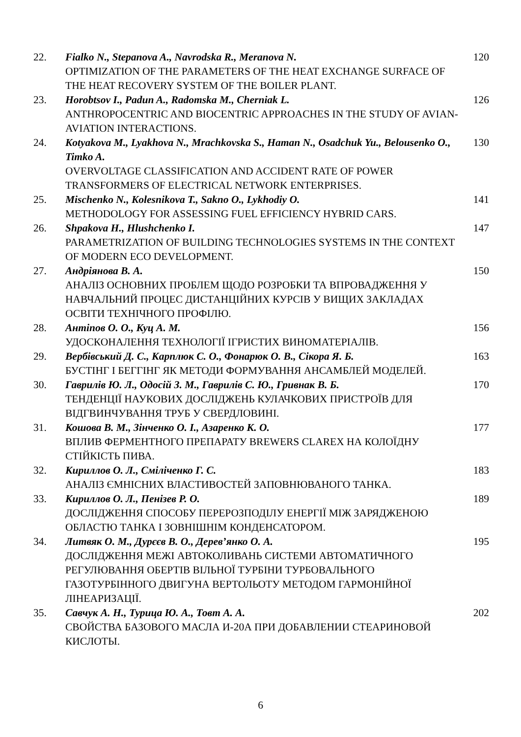| 22. | Fialko N., Stepanova A., Navrodska R., Meranova N. OPTIMIZATION OF THE PARAMETERS OF THE HEAT EXCHANGE SURFACE OF THE HEAT RECOVERY SYSTEM OF THE BOILER PLANT. | 120 |
| 23. | Horobtsov I., Padun A., Radomska M., Cherniak L. ANTHROPOCENTRIC AND BIOCENTRIC APPROACHES IN THE STUDY OF AVIAN-AVIATION INTERACTIONS. | 126 |
| 24. | Kotyakova M., Lyakhova N., Mrachkovska S., Haman N., Osadchuk Yu., Belousenko O., Timko A. OVERVOLTAGE CLASSIFICATION AND ACCIDENT RATE OF POWER TRANSFORMERS OF ELECTRICAL NETWORK ENTERPRISES. | 130 |
| 25. | Mischenko N., Kolesnikova T., Sakno O., Lykhodiy O. METHODOLOGY FOR ASSESSING FUEL EFFICIENCY HYBRID CARS. | 141 |
| 26. | Shpakova H., Hlushchenko I. PARAMETRIZATION OF BUILDING TECHNOLOGIES SYSTEMS IN THE CONTEXT OF MODERN ECO DEVELOPMENT. | 147 |
| 27. | Андріянова В. А. АНАЛІЗ ОСНОВНИХ ПРОБЛЕМ ЩОДО РОЗРОБКИ ТА ВПРОВАДЖЕННЯ У НАВЧАЛЬНИЙ ПРОЦЕС ДИСТАНЦІЙНИХ КУРСІВ У ВИЩИХ ЗАКЛАДАХ ОСВІТИ ТЕХНІЧНОГО ПРОФІЛЮ. | 150 |
| 28. | Антіпов О. О., Куц А. М. УДОСКОНАЛЕННЯ ТЕХНОЛОГІЇ ІГРИСТИХ ВИНОМАТЕРІАЛІВ. | 156 |
| 29. | Вербівський Д. С., Карплюк С. О., Фонарюк О. В., Сікора Я. Б. БУСТІНГ І БЕГГІНГ ЯК МЕТОДИ ФОРМУВАННЯ АНСАМБЛЕЙ МОДЕЛЕЙ. | 163 |
| 30. | Гаврилів Ю. Л., Одосій З. М., Гаврилів С. Ю., Гривнак В. Б. ТЕНДЕНЦІЇ НАУКОВИХ ДОСЛІДЖЕНЬ КУЛАЧКОВИХ ПРИСТРОЇВ ДЛЯ ВІДГВИНЧУВАННЯ ТРУБ У СВЕРДЛОВИНІ. | 170 |
| 31. | Кошова В. М., Зінченко О. І., Азаренко К. О. ВПЛИВ ФЕРМЕНТНОГО ПРЕПАРАТУ BREWERS CLAREX НА КОЛОЇДНУ СТІЙКІСТЬ ПИВА. | 177 |
| 32. | Кириллов О. Л., Сміліченко Г. С. АНАЛІЗ ЄМНІСНИХ ВЛАСТИВОСТЕЙ ЗАПОВНЮВАНОГО ТАНКА. | 183 |
| 33. | Кириллов О. Л., Пенізев Р. О. ДОСЛІДЖЕННЯ СПОСОБУ ПЕРЕРОЗПОДІЛУ ЕНЕРГІЇ МІЖ ЗАРЯДЖЕНОЮ ОБЛАСТЮ ТАНКА І ЗОВНІШНІМ КОНДЕНСАТОРОМ. | 189 |
| 34. | Литвяк О. М., Дурєєв В. О., Дерев’янко О. А. ДОСЛІДЖЕННЯ МЕЖІ АВТОКОЛИВАНЬ СИСТЕМИ АВТОМАТИЧНОГО РЕГУЛЮВАННЯ ОБЕРТІВ ВІЛЬНОЇ ТУРБІНИ ТУРБОВАЛЬНОГО ГАЗОТУРБІННОГО ДВИГУНА ВЕРТОЛЬОТУ МЕТОДОМ ГАРМОНІЙНОЇ ЛІНЕАРИЗАЦІЇ. | 195 |
| 35. | Савчук А. Н., Турица Ю. А., Товт А. А. СВОЙСТВА БАЗОВОГО МАСЛА И-20А ПРИ ДОБАВЛЕНИИ СТЕАРИНОВОЙ КИСЛОТЫ. | 202 |
6